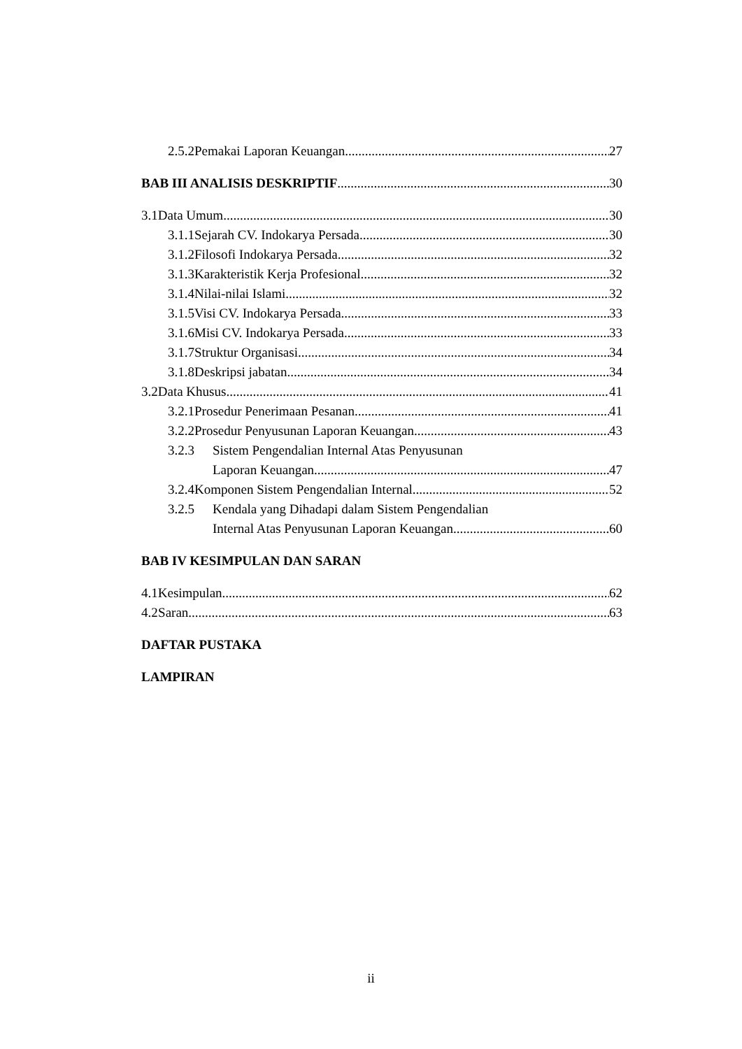2.5.2 Pemakai Laporan Keuangan 27
BAB III ANALISIS DESKRIPTIF 30
3.1 Data Umum 30
3.1.1 Sejarah CV. Indokarya Persada 30
3.1.2 Filosofi Indokarya Persada 32
3.1.3 Karakteristik Kerja Profesional 32
3.1.4 Nilai-nilai Islami 32
3.1.5 Visi CV. Indokarya Persada 33
3.1.6 Misi CV. Indokarya Persada 33
3.1.7 Struktur Organisasi 34
3.1.8 Deskripsi jabatan 34
3.2 Data Khusus 41
3.2.1 Prosedur Penerimaan Pesanan 41
3.2.2 Prosedur Penyusunan Laporan Keuangan 43
3.2.3 Sistem Pengendalian Internal Atas Penyusunan
Laporan Keuangan 47
3.2.4 Komponen Sistem Pengendalian Internal 52
3.2.5 Kendala yang Dihadapi dalam Sistem Pengendalian
Internal Atas Penyusunan Laporan Keuangan 60
BAB IV KESIMPULAN DAN SARAN
4.1 Kesimpulan 62
4.2 Saran 63
DAFTAR PUSTAKA
LAMPIRAN
ii